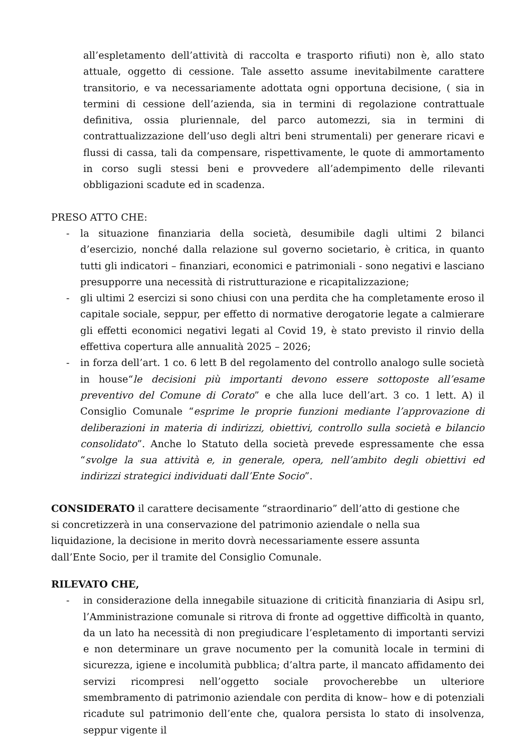all’espletamento dell’attività di raccolta e trasporto rifiuti) non è, allo stato attuale, oggetto di cessione. Tale assetto assume inevitabilmente carattere transitorio, e va necessariamente adottata ogni opportuna decisione, ( sia in termini di cessione dell’azienda, sia in termini di regolazione contrattuale definitiva, ossia pluriennale, del parco automezzi, sia in termini di contrattualizzazione dell’uso degli altri beni strumentali) per generare ricavi e flussi di cassa, tali da compensare, rispettivamente, le quote di ammortamento in corso sugli stessi beni e provvedere all’adempimento delle rilevanti obbligazioni scadute ed in scadenza.
PRESO ATTO CHE:
- la situazione finanziaria della società, desumibile dagli ultimi 2 bilanci d’esercizio, nonché dalla relazione sul governo societario, è critica, in quanto tutti gli indicatori – finanziari, economici e patrimoniali - sono negativi e lasciano presupporre una necessità di ristrutturazione e ricapitalizzazione;
- gli ultimi 2 esercizi si sono chiusi con una perdita che ha completamente eroso il capitale sociale, seppur, per effetto di normative derogatorie legate a calmierare gli effetti economici negativi legati al Covid 19, è stato previsto il rinvio della effettiva copertura alle annualità 2025 – 2026;
- in forza dell’art. 1 co. 6 lett B del regolamento del controllo analogo sulle società in house“le decisioni più importanti devono essere sottoposte all’esame preventivo del Comune di Corato” e che alla luce dell’art. 3 co. 1 lett. A) il Consiglio Comunale “esprime le proprie funzioni mediante l’approvazione di deliberazioni in materia di indirizzi, obiettivi, controllo sulla società e bilancio consolidato”. Anche lo Statuto della società prevede espressamente che essa “svolge la sua attività e, in generale, opera, nell’ambito degli obiettivi ed indirizzi strategici individuati dall’Ente Socio”.
CONSIDERATO il carattere decisamente “straordinario” dell’atto di gestione che si concretizzerà in una conservazione del patrimonio aziendale o nella sua liquidazione, la decisione in merito dovrà necessariamente essere assunta dall’Ente Socio, per il tramite del Consiglio Comunale.
RILEVATO CHE,
- in considerazione della innegabile situazione di criticità finanziaria di Asipu srl, l’Amministrazione comunale si ritrova di fronte ad oggettive difficoltà in quanto, da un lato ha necessità di non pregiudicare l’espletamento di importanti servizi e non determinare un grave nocumento per la comunità locale in termini di sicurezza, igiene e incolumità pubblica; d’altra parte, il mancato affidamento dei servizi ricompresi nell’oggetto sociale provocherebbe un ulteriore smembramento di patrimonio aziendale con perdita di know– how e di potenziali ricadute sul patrimonio dell’ente che, qualora persista lo stato di insolvenza, seppur vigente il